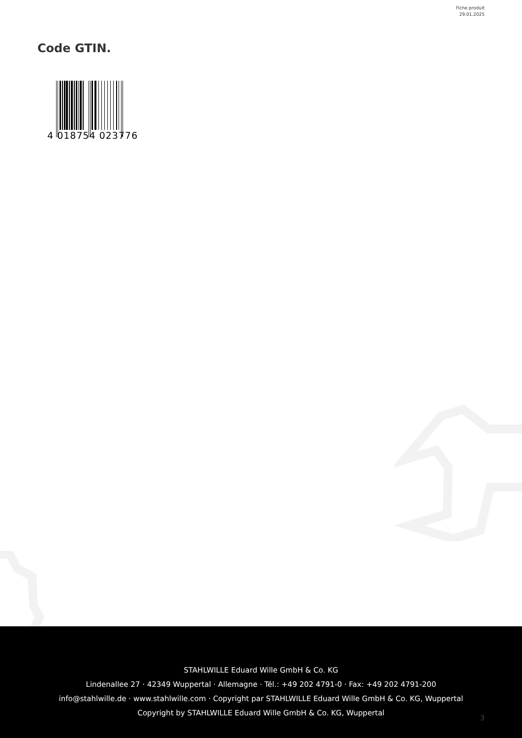Fiche produit
29.01.2025
Code GTIN.
4 018754 023776
STAHLWILLE Eduard Wille GmbH & Co. KG
Lindenallee 27 · 42349 Wuppertal · Allemagne · Tél.: +49 202 4791-0 · Fax: +49 202 4791-200
info@stahlwille.de · www.stahlwille.com · Copyright par STAHLWILLE Eduard Wille GmbH & Co. KG, Wuppertal
Copyright by STAHLWILLE Eduard Wille GmbH & Co. KG, Wuppertal
3